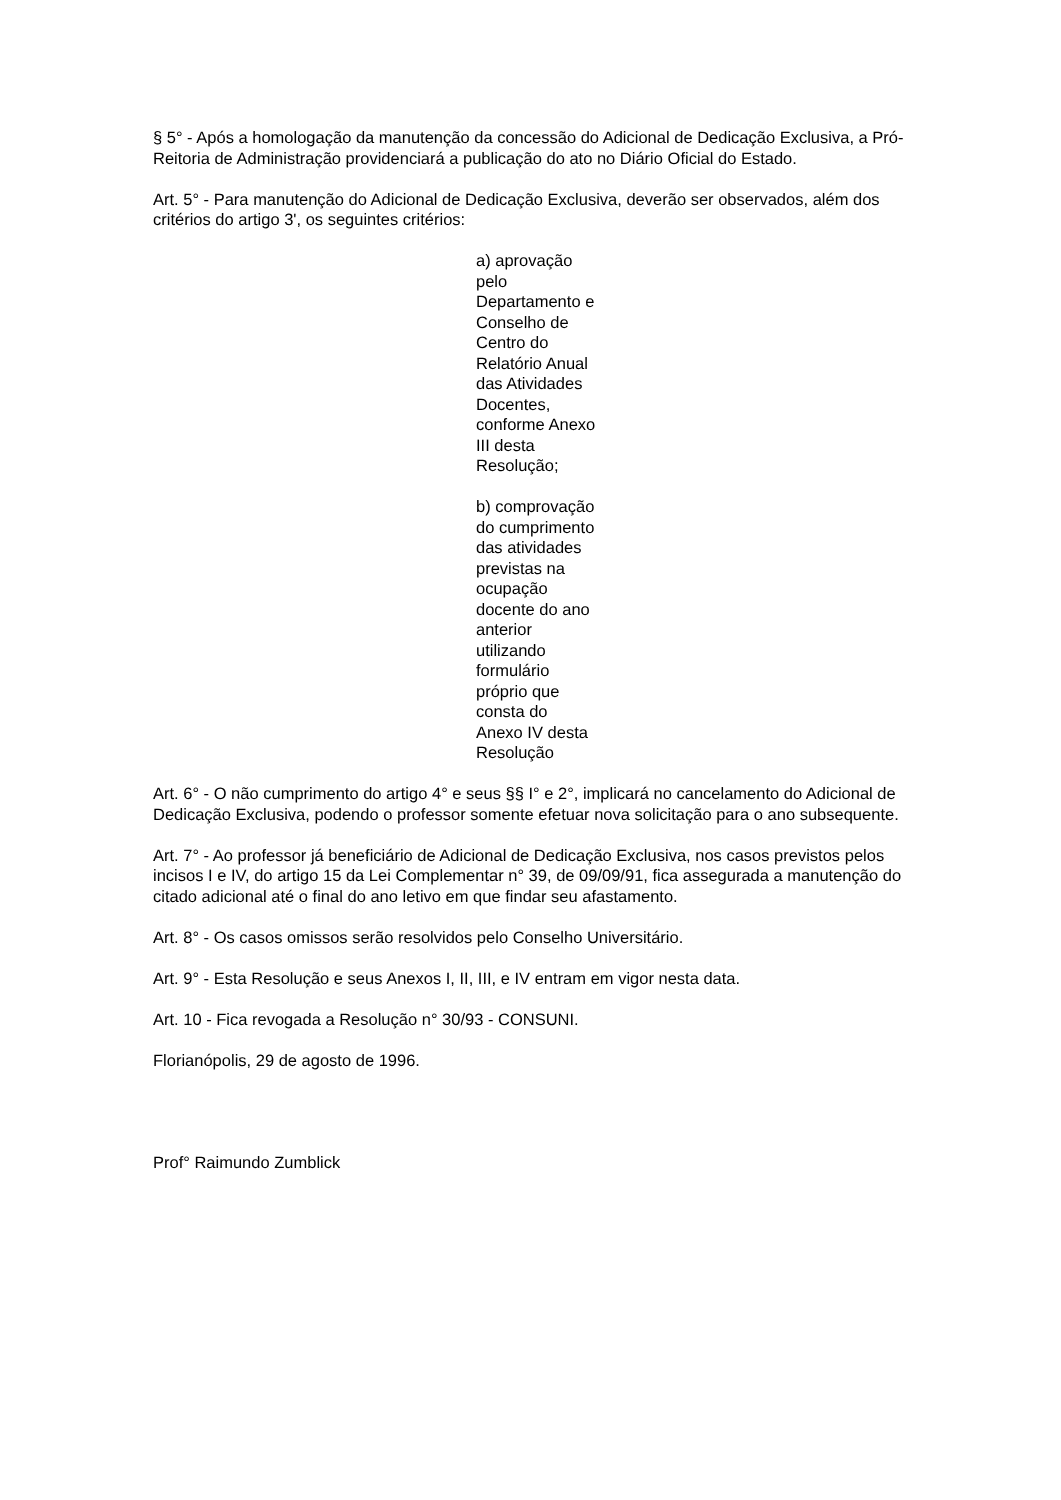§ 5° - Após a homologação da manutenção da concessão do Adicional de Dedicação Exclusiva, a Pró-Reitoria de Administração providenciará a publicação do ato no Diário Oficial do Estado.
Art. 5° - Para manutenção do Adicional de Dedicação Exclusiva, deverão ser observados, além dos critérios do artigo 3', os seguintes critérios:
a) aprovação pelo Departamento e Conselho de Centro do Relatório Anual das Atividades Docentes, conforme Anexo III desta Resolução;
b) comprovação do cumprimento das atividades previstas na ocupação docente do ano anterior utilizando formulário próprio que consta do Anexo IV desta Resolução
Art. 6° - O não cumprimento do artigo 4° e seus §§ I° e 2°, implicará no cancelamento do Adicional de Dedicação Exclusiva, podendo o professor somente efetuar nova solicitação para o ano subsequente.
Art. 7° - Ao professor já beneficiário de Adicional de Dedicação Exclusiva, nos casos previstos pelos incisos I e IV, do artigo 15 da Lei Complementar n° 39, de 09/09/91, fica assegurada a manutenção do citado adicional até o final do ano letivo em que findar seu afastamento.
Art. 8° - Os casos omissos serão resolvidos pelo Conselho Universitário.
Art. 9° - Esta Resolução e seus Anexos I, II, III, e IV entram em vigor nesta data.
Art. 10 - Fica revogada a Resolução n° 30/93 - CONSUNI.
Florianópolis, 29 de agosto de 1996.
Prof° Raimundo Zumblick